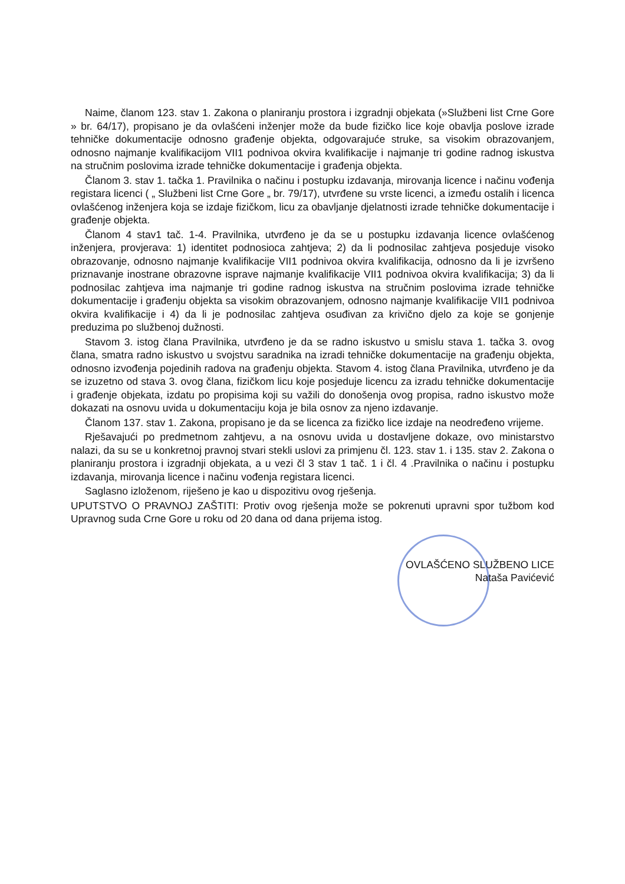Naime, članom 123. stav 1. Zakona o planiranju prostora i izgradnji objekata (»Službeni list Crne Gore » br. 64/17), propisano je da ovlašćeni inženjer može da bude fizičko lice koje obavlja poslove izrade tehničke dokumentacije odnosno građenje objekta, odgovarajuće struke, sa visokim obrazovanjem, odnosno najmanje kvalifikacijom VII1 podnivoa okvira kvalifikacije i najmanje tri godine radnog iskustva na stručnim poslovima izrade tehničke dokumentacije i građenja objekta.
Članom 3. stav 1. tačka 1. Pravilnika o načinu i postupku izdavanja, mirovanja licence i načinu vođenja registara licenci ( „ Službeni list Crne Gore „ br. 79/17), utvrđene su vrste licenci, a između ostalih i licenca ovlašćenog inženjera koja se izdaje fizičkom, licu za obavljanje djelatnosti izrade tehničke dokumentacije i građenje objekta.
Članom 4 stav1 tač. 1-4. Pravilnika, utvrđeno je da se u postupku izdavanja licence ovlašćenog inženjera, provjerava: 1) identitet podnosioca zahtjeva; 2) da li podnosilac zahtjeva posjeduje visoko obrazovanje, odnosno najmanje kvalifikacije VII1 podnivoa okvira kvalifikacija, odnosno da li je izvršeno priznavanje inostrane obrazovne isprave najmanje kvalifikacije VII1 podnivoa okvira kvalifikacija; 3) da li podnosilac zahtjeva ima najmanje tri godine radnog iskustva na stručnim poslovima izrade tehničke dokumentacije i građenju objekta sa visokim obrazovanjem, odnosno najmanje kvalifikacije VII1 podnivoa okvira kvalifikacije i 4) da li je podnosilac zahtjeva osuđivan za krivično djelo za koje se gonjenje preduzima po službenoj dužnosti.
Stavom 3. istog člana Pravilnika, utvrđeno je da se radno iskustvo u smislu stava 1. tačka 3. ovog člana, smatra radno iskustvo u svojstvu saradnika na izradi tehničke dokumentacije na građenju objekta, odnosno izvođenja pojedinih radova na građenju objekta. Stavom 4. istog člana Pravilnika, utvrđeno je da se izuzetno od stava 3. ovog člana, fizičkom licu koje posjeduje licencu za izradu tehničke dokumentacije i građenje objekata, izdatu po propisima koji su važili do donošenja ovog propisa, radno iskustvo može dokazati na osnovu uvida u dokumentaciju koja je bila osnov za njeno izdavanje.
Članom 137. stav 1. Zakona, propisano je da se licenca za fizičko lice izdaje na neodređeno vrijeme.
Rješavajući po predmetnom zahtjevu, a na osnovu uvida u dostavljene dokaze, ovo ministarstvo nalazi, da su se u konkretnoj pravnoj stvari stekli uslovi za primjenu čl. 123. stav 1. i 135. stav 2. Zakona o planiranju prostora i izgradnji objekata, a u vezi čl 3 stav 1 tač. 1 i čl. 4 .Pravilnika o načinu i postupku izdavanja, mirovanja licence i načinu vođenja registara licenci.
Saglasno izloženom, riješeno je kao u dispozitivu ovog rješenja.
UPUTSTVO O PRAVNOJ ZAŠTITI: Protiv ovog rješenja može se pokrenuti upravni spor tužbom kod Upravnog suda Crne Gore u roku od 20 dana od dana prijema istog.
OVLAŠĆENO SLUŽBENO LICE
Nataša Pavićević